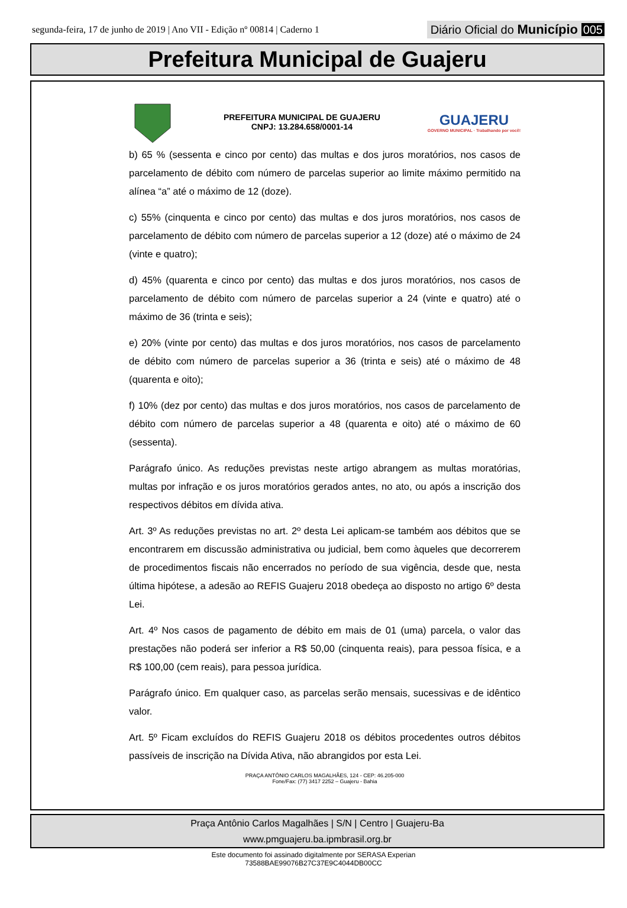segunda-feira, 17 de junho de 2019 | Ano VII - Edição nº 00814 | Caderno 1
Diário Oficial do Município 005
Prefeitura Municipal de Guajeru
PREFEITURA MUNICIPAL DE GUAJERU
CNPJ: 13.284.658/0001-14
GUAJERU
GOVERNO MUNICIPAL · Trabalhando por você!
b) 65 % (sessenta e cinco por cento) das multas e dos juros moratórios, nos casos de parcelamento de débito com número de parcelas superior ao limite máximo permitido na alínea “a” até o máximo de 12 (doze).
c) 55% (cinquenta e cinco por cento) das multas e dos juros moratórios, nos casos de parcelamento de débito com número de parcelas superior a 12 (doze) até o máximo de 24 (vinte e quatro);
d) 45% (quarenta e cinco por cento) das multas e dos juros moratórios, nos casos de parcelamento de débito com número de parcelas superior a 24 (vinte e quatro) até o máximo de 36 (trinta e seis);
e) 20% (vinte por cento) das multas e dos juros moratórios, nos casos de parcelamento de débito com número de parcelas superior a 36 (trinta e seis) até o máximo de 48 (quarenta e oito);
f) 10% (dez por cento) das multas e dos juros moratórios, nos casos de parcelamento de débito com número de parcelas superior a 48 (quarenta e oito) até o máximo de 60 (sessenta).
Parágrafo único. As reduções previstas neste artigo abrangem as multas moratórias, multas por infração e os juros moratórios gerados antes, no ato, ou após a inscrição dos respectivos débitos em dívida ativa.
Art. 3º As reduções previstas no art. 2º desta Lei aplicam-se também aos débitos que se encontrarem em discussão administrativa ou judicial, bem como àqueles que decorrerem de procedimentos fiscais não encerrados no período de sua vigência, desde que, nesta última hipótese, a adesão ao REFIS Guajeru 2018 obedeça ao disposto no artigo 6º desta Lei.
Art. 4º Nos casos de pagamento de débito em mais de 01 (uma) parcela, o valor das prestações não poderá ser inferior a R$ 50,00 (cinquenta reais), para pessoa física, e a R$ 100,00 (cem reais), para pessoa jurídica.
Parágrafo único. Em qualquer caso, as parcelas serão mensais, sucessivas e de idêntico valor.
Art. 5º Ficam excluídos do REFIS Guajeru 2018 os débitos procedentes outros débitos passíveis de inscrição na Dívida Ativa, não abrangidos por esta Lei.
PRAÇA ANTÔNIO CARLOS MAGALHÃES, 124 - CEP: 46.205-000
Fone/Fax: (77) 3417 2252 – Guajeru - Bahia
Praça Antônio Carlos Magalhães | S/N | Centro | Guajeru-Ba
www.pmguajeru.ba.ipmbrasil.org.br
Este documento foi assinado digitalmente por SERASA Experian
73588BAE99076B27C37E9C4044DB00CC